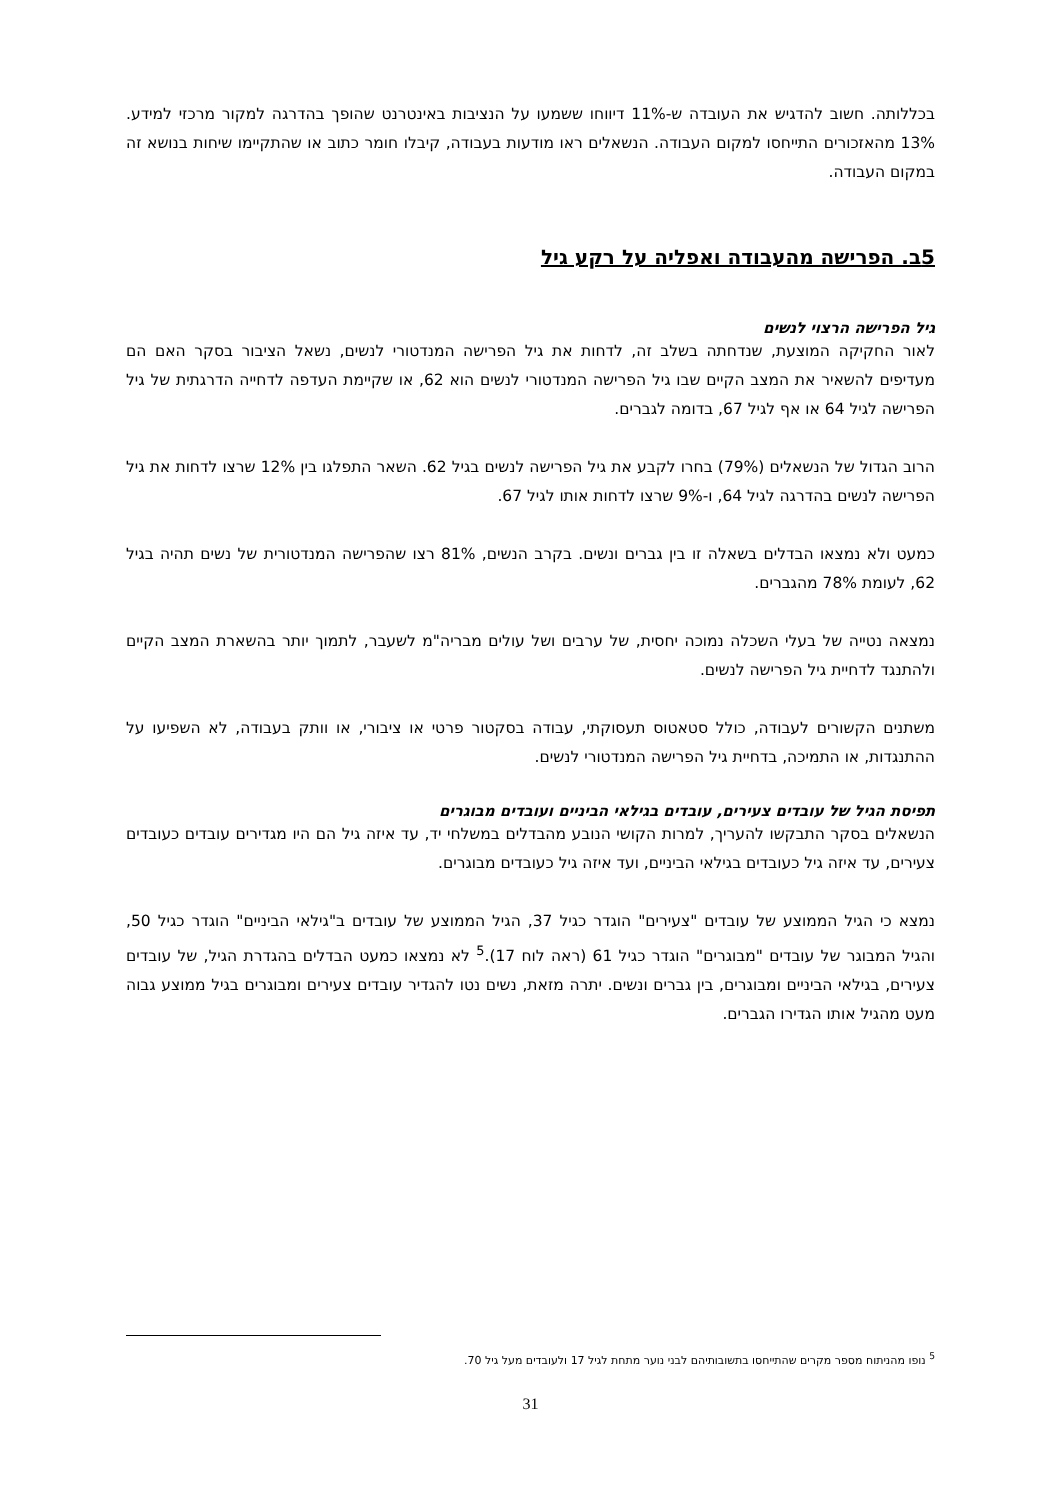בכללותה. חשוב להדגיש את העובדה ש-11% דיווחו ששמעו על הנציבות באינטרנט שהופך בהדרגה למקור מרכזי למידע. 13% מהאזכורים התייחסו למקום העבודה. הנשאלים ראו מודעות בעבודה, קיבלו חומר כתוב או שהתקיימו שיחות בנושא זה במקום העבודה.
5ב. הפרישה מהעבודה ואפליה על רקע גיל
גיל הפרישה הרצוי לנשים
לאור החקיקה המוצעת, שנדחתה בשלב זה, לדחות את גיל הפרישה המנדטורי לנשים, נשאל הציבור בסקר האם הם מעדיפים להשאיר את המצב הקיים שבו גיל הפרישה המנדטורי לנשים הוא 62, או שקיימת העדפה לדחייה הדרגתית של גיל הפרישה לגיל 64 או אף לגיל 67, בדומה לגברים.
הרוב הגדול של הנשאלים (79%) בחרו לקבע את גיל הפרישה לנשים בגיל 62. השאר התפלגו בין 12% שרצו לדחות את גיל הפרישה לנשים בהדרגה לגיל 64, ו-9% שרצו לדחות אותו לגיל 67.
כמעט ולא נמצאו הבדלים בשאלה זו בין גברים ונשים. בקרב הנשים, 81% רצו שהפרישה המנדטורית של נשים תהיה בגיל 62, לעומת 78% מהגברים.
נמצאה נטייה של בעלי השכלה נמוכה יחסית, של ערבים ושל עולים מבריה"מ לשעבר, לתמוך יותר בהשארת המצב הקיים ולהתנגד לדחיית גיל הפרישה לנשים.
משתנים הקשורים לעבודה, כולל סטאטוס תעסוקתי, עבודה בסקטור פרטי או ציבורי, או וותק בעבודה, לא השפיעו על ההתנגדות, או התמיכה, בדחיית גיל הפרישה המנדטורי לנשים.
תפיסת הגיל של עובדים צעירים, עובדים בגילאי הביניים ועובדים מבוגרים
הנשאלים בסקר התבקשו להעריך, למרות הקושי הנובע מהבדלים במשלחי יד, עד איזה גיל הם היו מגדירים עובדים כעובדים צעירים, עד איזה גיל כעובדים בגילאי הביניים, ועד איזה גיל כעובדים מבוגרים.
נמצא כי הגיל הממוצע של עובדים "צעירים" הוגדר כגיל 37, הגיל הממוצע של עובדים ב"גילאי הביניים" הוגדר כגיל 50, והגיל המבוגר של עובדים "מבוגרים" הוגדר כגיל 61 (ראה לוח 17).<sup>5</sup> לא נמצאו כמעט הבדלים בהגדרת הגיל, של עובדים צעירים, בגילאי הביניים ומבוגרים, בין גברים ונשים. יתרה מזאת, נשים נטו להגדיר עובדים צעירים ומבוגרים בגיל ממוצע גבוה מעט מהגיל אותו הגדירו הגברים.
<sup>5</sup> נופו מהניתוח מספר מקרים שהתייחסו בתשובותיהם לבני נוער מתחת לגיל 17 ולעובדים מעל גיל 70.
31